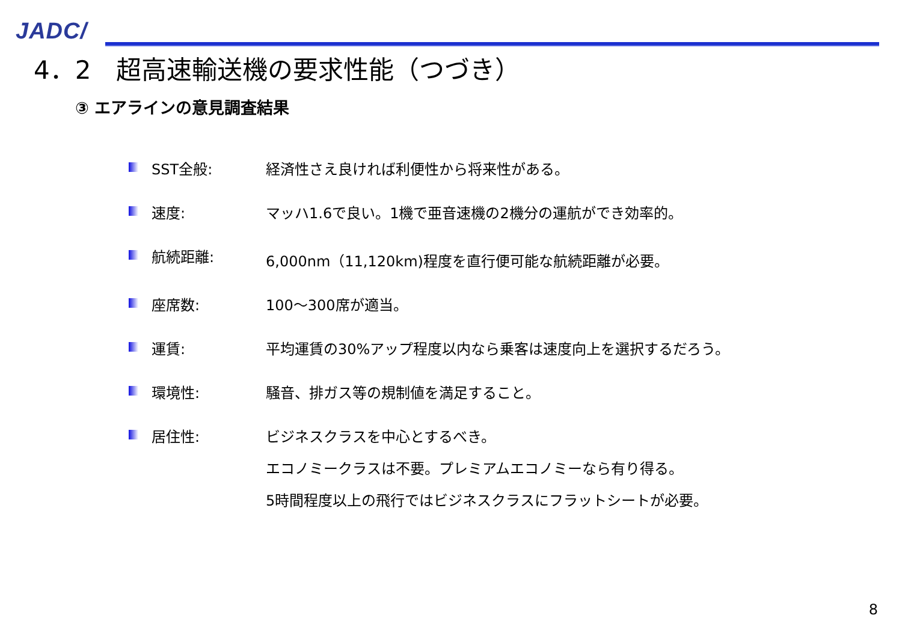JADC/
4．2　超高速輸送機の要求性能（つづき）
③ エアラインの意見調査結果
SST全般: 経済性さえ良ければ利便性から将来性がある。
速度: マッハ1.6で良い。1機で亜音速機の2機分の運航ができ効率的。
航続距離: 6,000nm（11,120km)程度を直行便可能な航続距離が必要。
座席数: 100～300席が適当。
運賃: 平均運賃の30%アップ程度以内なら乗客は速度向上を選択するだろう。
環境性: 騒音、排ガス等の規制値を満足すること。
居住性: ビジネスクラスを中心とするべき。
エコノミークラスは不要。プレミアムエコノミーなら有り得る。
5時間程度以上の飛行ではビジネスクラスにフラットシートが必要。
8